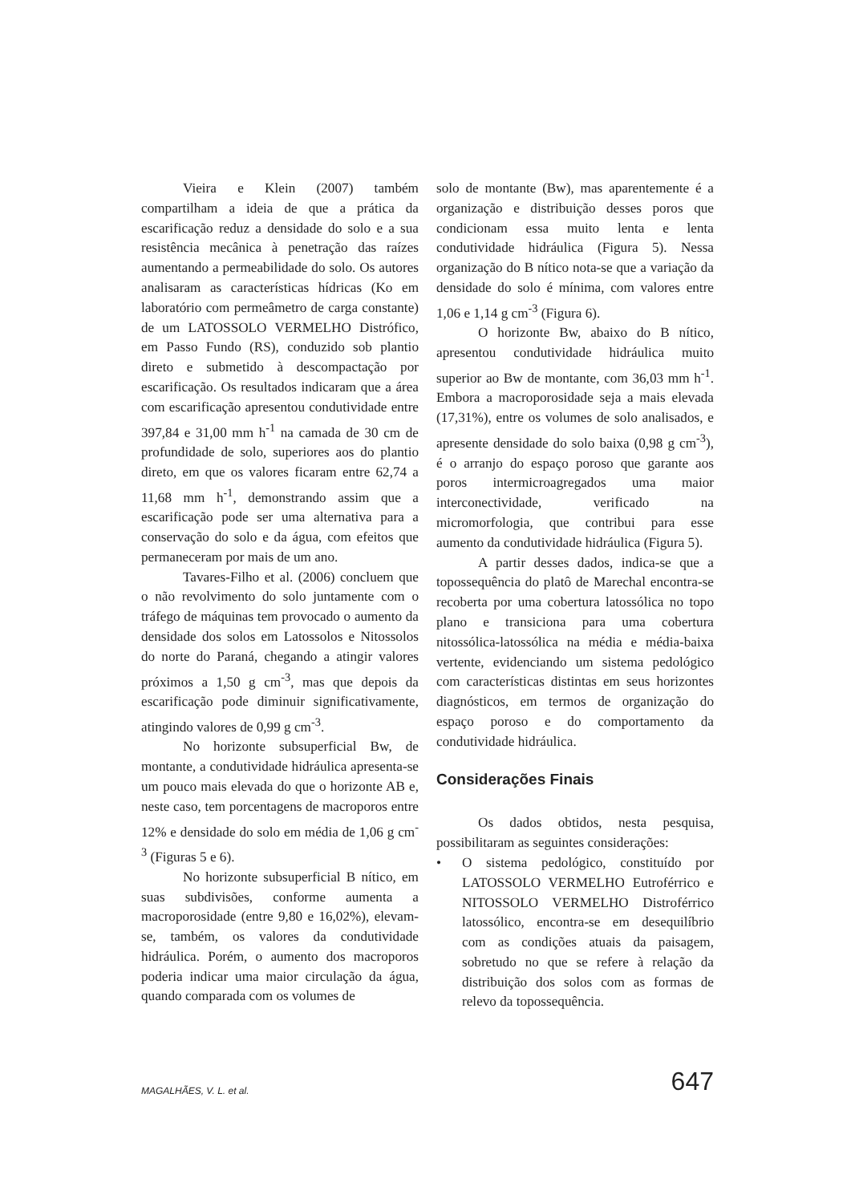Vieira e Klein (2007) também compartilham a ideia de que a prática da escarificação reduz a densidade do solo e a sua resistência mecânica à penetração das raízes aumentando a permeabilidade do solo. Os autores analisaram as características hídricas (Ko em laboratório com permeâmetro de carga constante) de um LATOSSOLO VERMELHO Distrófico, em Passo Fundo (RS), conduzido sob plantio direto e submetido à descompactação por escarificação. Os resultados indicaram que a área com escarificação apresentou condutividade entre 397,84 e 31,00 mm h<sup>-1</sup> na camada de 30 cm de profundidade de solo, superiores aos do plantio direto, em que os valores ficaram entre 62,74 a 11,68 mm h<sup>-1</sup>, demonstrando assim que a escarificação pode ser uma alternativa para a conservação do solo e da água, com efeitos que permaneceram por mais de um ano.
Tavares-Filho et al. (2006) concluem que o não revolvimento do solo juntamente com o tráfego de máquinas tem provocado o aumento da densidade dos solos em Latossolos e Nitossolos do norte do Paraná, chegando a atingir valores próximos a 1,50 g cm<sup>-3</sup>, mas que depois da escarificação pode diminuir significativamente, atingindo valores de 0,99 g cm<sup>-3</sup>.
No horizonte subsuperficial Bw, de montante, a condutividade hidráulica apresenta-se um pouco mais elevada do que o horizonte AB e, neste caso, tem porcentagens de macroporos entre 12% e densidade do solo em média de 1,06 g cm<sup>-3</sup> (Figuras 5 e 6).
No horizonte subsuperficial B nítico, em suas subdivisões, conforme aumenta a macroporosidade (entre 9,80 e 16,02%), elevam-se, também, os valores da condutividade hidráulica. Porém, o aumento dos macroporos poderia indicar uma maior circulação da água, quando comparada com os volumes de
solo de montante (Bw), mas aparentemente é a organização e distribuição desses poros que condicionam essa muito lenta e lenta condutividade hidráulica (Figura 5). Nessa organização do B nítico nota-se que a variação da densidade do solo é mínima, com valores entre 1,06 e 1,14 g cm<sup>-3</sup> (Figura 6).
O horizonte Bw, abaixo do B nítico, apresentou condutividade hidráulica muito superior ao Bw de montante, com 36,03 mm h<sup>-1</sup>. Embora a macroporosidade seja a mais elevada (17,31%), entre os volumes de solo analisados, e apresente densidade do solo baixa (0,98 g cm<sup>-3</sup>), é o arranjo do espaço poroso que garante aos poros intermicroagregados uma maior interconectividade, verificado na micromorfologia, que contribui para esse aumento da condutividade hidráulica (Figura 5).
A partir desses dados, indica-se que a topossequência do platô de Marechal encontra-se recoberta por uma cobertura latossólica no topo plano e transiciona para uma cobertura nitossólica-latossólica na média e média-baixa vertente, evidenciando um sistema pedológico com características distintas em seus horizontes diagnósticos, em termos de organização do espaço poroso e do comportamento da condutividade hidráulica.
Considerações Finais
Os dados obtidos, nesta pesquisa, possibilitaram as seguintes considerações:
• O sistema pedológico, constituído por LATOSSOLO VERMELHO Eutroférrico e NITOSSOLO VERMELHO Distroférrico latossólico, encontra-se em desequilíbrio com as condições atuais da paisagem, sobretudo no que se refere à relação da distribuição dos solos com as formas de relevo da topossequência.
MAGALHÃES, V. L. et al. 647